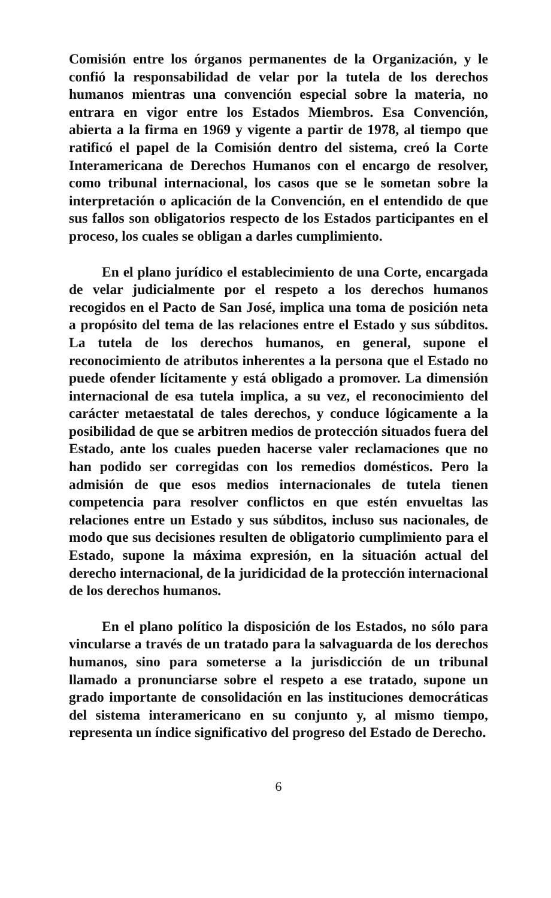Comisión entre los órganos permanentes de la Organización, y le confió la responsabilidad de velar por la tutela de los derechos humanos mientras una convención especial sobre la materia, no entrara en vigor entre los Estados Miembros. Esa Convención, abierta a la firma en 1969 y vigente a partir de 1978, al tiempo que ratificó el papel de la Comisión dentro del sistema, creó la Corte Interamericana de Derechos Humanos con el encargo de resolver, como tribunal internacional, los casos que se le sometan sobre la interpretación o aplicación de la Convención, en el entendido de que sus fallos son obligatorios respecto de los Estados participantes en el proceso, los cuales se obligan a darles cumplimiento.
En el plano jurídico el establecimiento de una Corte, encargada de velar judicialmente por el respeto a los derechos humanos recogidos en el Pacto de San José, implica una toma de posición neta a propósito del tema de las relaciones entre el Estado y sus súbditos. La tutela de los derechos humanos, en general, supone el reconocimiento de atributos inherentes a la persona que el Estado no puede ofender lícitamente y está obligado a promover. La dimensión internacional de esa tutela implica, a su vez, el reconocimiento del carácter metaestatal de tales derechos, y conduce lógicamente a la posibilidad de que se arbitren medios de protección situados fuera del Estado, ante los cuales pueden hacerse valer reclamaciones que no han podido ser corregidas con los remedios domésticos. Pero la admisión de que esos medios internacionales de tutela tienen competencia para resolver conflictos en que estén envueltas las relaciones entre un Estado y sus súbditos, incluso sus nacionales, de modo que sus decisiones resulten de obligatorio cumplimiento para el Estado, supone la máxima expresión, en la situación actual del derecho internacional, de la juridicidad de la protección internacional de los derechos humanos.
En el plano político la disposición de los Estados, no sólo para vincularse a través de un tratado para la salvaguarda de los derechos humanos, sino para someterse a la jurisdicción de un tribunal llamado a pronunciarse sobre el respeto a ese tratado, supone un grado importante de consolidación en las instituciones democráticas del sistema interamericano en su conjunto y, al mismo tiempo, representa un índice significativo del progreso del Estado de Derecho.
6